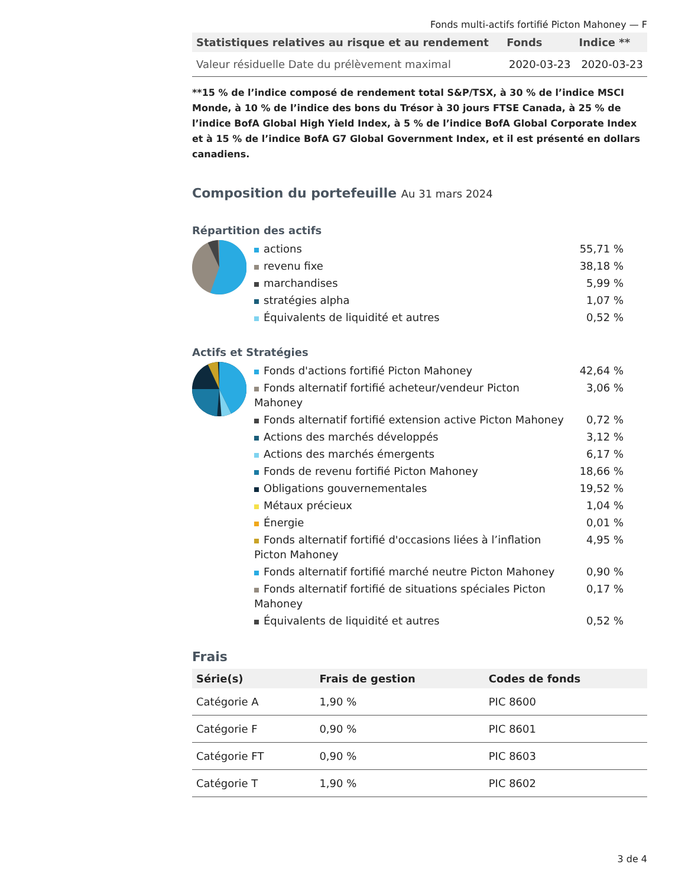Fonds multi-actifs fortifié Picton Mahoney — F
| Statistiques relatives au risque et au rendement | Fonds | Indice ** |
| --- | --- | --- |
| Valeur résiduelle Date du prélèvement maximal | 2020-03-23 | 2020-03-23 |
**15 % de l’indice composé de rendement total S&P/TSX, à 30 % de l’indice MSCI Monde, à 10 % de l’indice des bons du Trésor à 30 jours FTSE Canada, à 25 % de l’indice BofA Global High Yield Index, à 5 % de l’indice BofA Global Corporate Index et à 15 % de l’indice BofA G7 Global Government Index, et il est présenté en dollars canadiens.
Composition du portefeuille Au 31 mars 2024
Répartition des actifs
| actions | 55,71 % |
| revenu fixe | 38,18 % |
| marchandises | 5,99 % |
| stratégies alpha | 1,07 % |
| Équivalents de liquidité et autres | 0,52 % |
Actifs et Stratégies
| Fonds d'actions fortifié Picton Mahoney | 42,64 % |
| Fonds alternatif fortifié acheteur/vendeur Picton Mahoney | 3,06 % |
| Fonds alternatif fortifié extension active Picton Mahoney | 0,72 % |
| Actions des marchés développés | 3,12 % |
| Actions des marchés émergents | 6,17 % |
| Fonds de revenu fortifié Picton Mahoney | 18,66 % |
| Obligations gouvernementales | 19,52 % |
| Métaux précieux | 1,04 % |
| Énergie | 0,01 % |
| Fonds alternatif fortifié d'occasions liées à l’inflation Picton Mahoney | 4,95 % |
| Fonds alternatif fortifié marché neutre Picton Mahoney | 0,90 % |
| Fonds alternatif fortifié de situations spéciales Picton Mahoney | 0,17 % |
| Équivalents de liquidité et autres | 0,52 % |
Frais
| Série(s) | Frais de gestion | Codes de fonds |
| --- | --- | --- |
| Catégorie A | 1,90 % | PIC 8600 |
| Catégorie F | 0,90 % | PIC 8601 |
| Catégorie FT | 0,90 % | PIC 8603 |
| Catégorie T | 1,90 % | PIC 8602 |
3 de 4